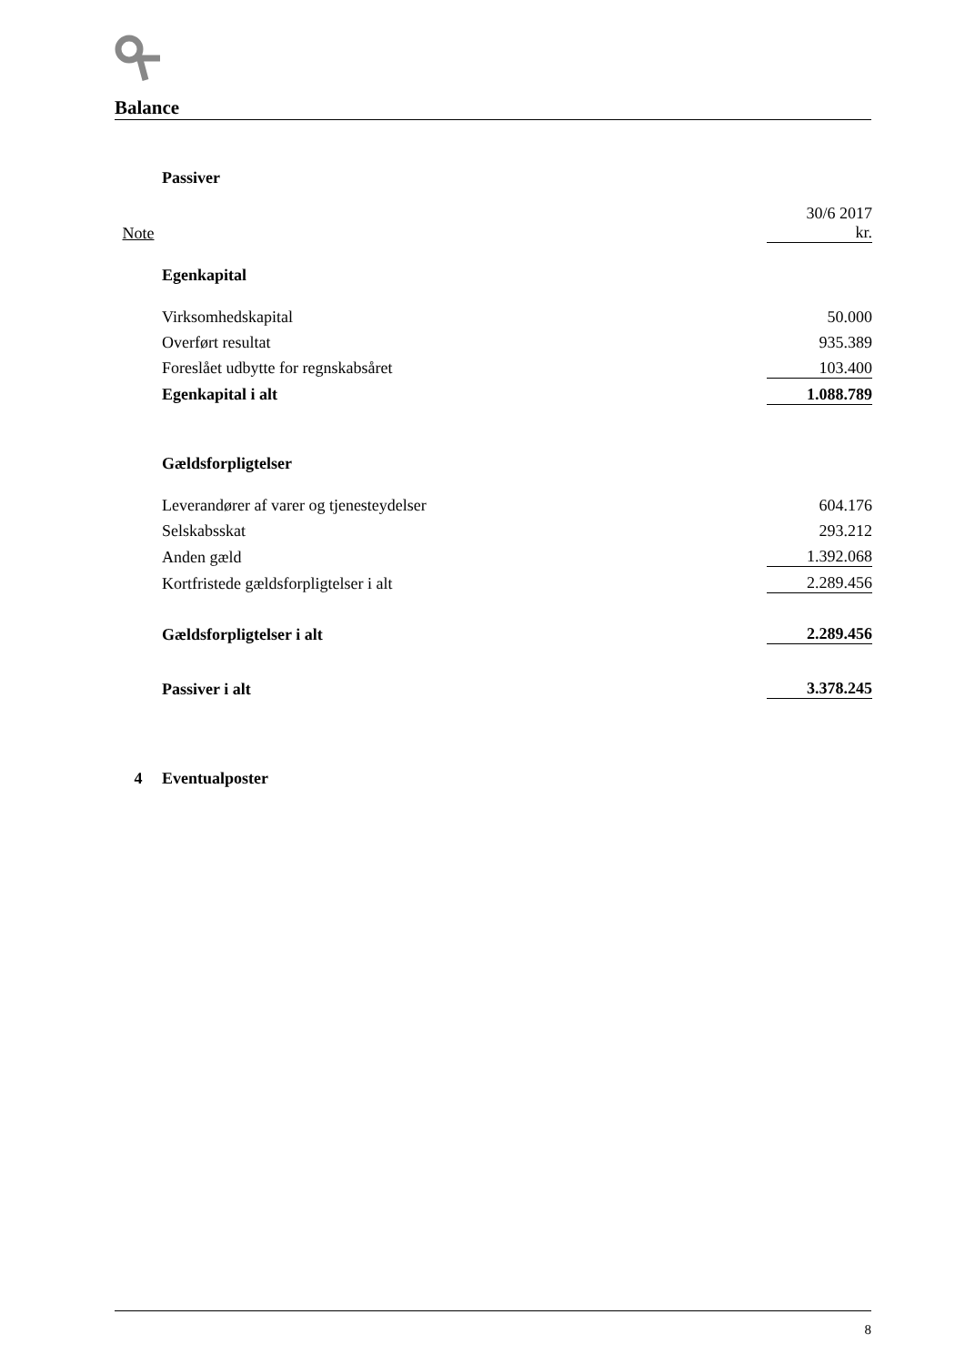Balance
| | Passiver | |
| Note | | 30/6 2017 kr. |
| | Egenkapital | |
| | Virksomhedskapital | 50.000 |
| | Overført resultat | 935.389 |
| | Foreslået udbytte for regnskabsåret | 103.400 |
| | Egenkapital i alt | 1.088.789 |
| | Gældsforpligtelser | |
| | Leverandører af varer og tjenesteydelser | 604.176 |
| | Selskabsskat | 293.212 |
| | Anden gæld | 1.392.068 |
| | Kortfristede gældsforpligtelser i alt | 2.289.456 |
| | Gældsforpligtelser i alt | 2.289.456 |
| | Passiver i alt | 3.378.245 |
| 4 | Eventualposter | |
8